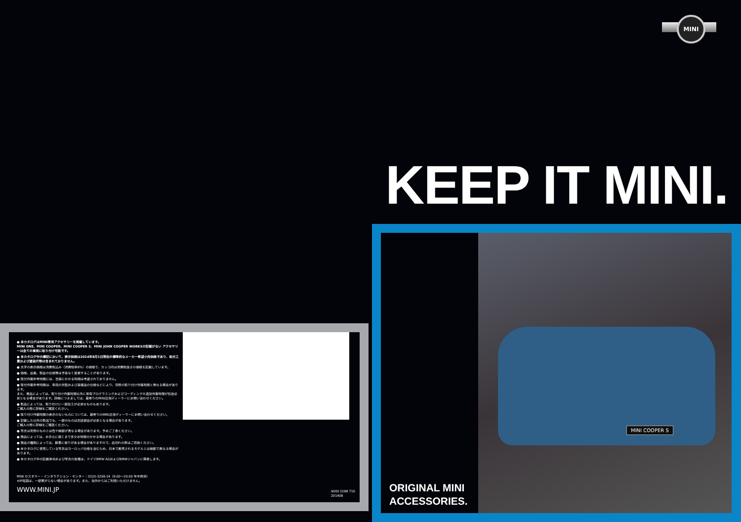MINI
KEEP IT MINI.
● 本カタログはMINI専用アクセサリーを掲載しています。
MINI ONE、MINI COOPER、MINI COOPER S、MINI JOHN COOPER WORKSの記載がない アクセサリーは全ての車両に取り付け可能です。
● 本カタログ中の標記において、表示価格は2014年8月1日現在の標準的なメーカー希望小売価格であり、取付工賃および塗装代等は含まれておりません。
● 太字の表示価格は消費税込み（消費税率8%）の価格で、カッコ内は消費税抜きの価格を記載しています。
● 価格、品番、製品の仕様等は予告なく変更することがあります。
● 取付作業参考時間には、塗装にかかる時間は考慮されておりません。
● 取付作業参考時間は、車両の状態および装備品の仕様などにより、実際の取り付け作業時間と異なる場合があります。
また、商品によっては、取り付け作業時間以外に車両プログラミングおよびコーディングの追加作業時間が別途必要となる場合があります。詳細につきましては、最寄りのMINI正規ディーラーにお問い合わせください。
● 製品によっては、取り付けに一部加工が必要なものもあります。
ご購入の際に詳細をご確認ください。
● 取り付け作業時間の表示のないものについては、最寄りのMINI正規ディーラーにお問い合わせください。
● 記載した以外の製品でも、一部のものは別途部品が必要となる場合があります。
ご購入の際に詳細をご確認ください。
● 写真は実際のものとは色や細部が異なる場合があります。予めご了承ください。
● 商品によっては、お手元に届くまで多少お時間のかかる場合があります。
● 商品の種類によっては、数量に限りがある場合がありますので、品切れの際はご容赦ください。
● 本カタログに使用している写真はヨーロッパ仕様を含むため、日本で販売されるモデルとは細部で異なる場合があります。
● 本カタログ中の記載事項および写真の版権は、ドイツBMW AGおよびBMWジャパンに帰属します。
MINI カスタマー・インタラクション・センター：0120-3298-14（9:00～20:00 年中無休）
※IP電話は、一部繋がらない場合があります。また、海外からはご利用いただけません。
WWW.MINI.JP
9000 2288 710
201408
MINI COOPER S
ORIGINAL MINI
ACCESSORIES.